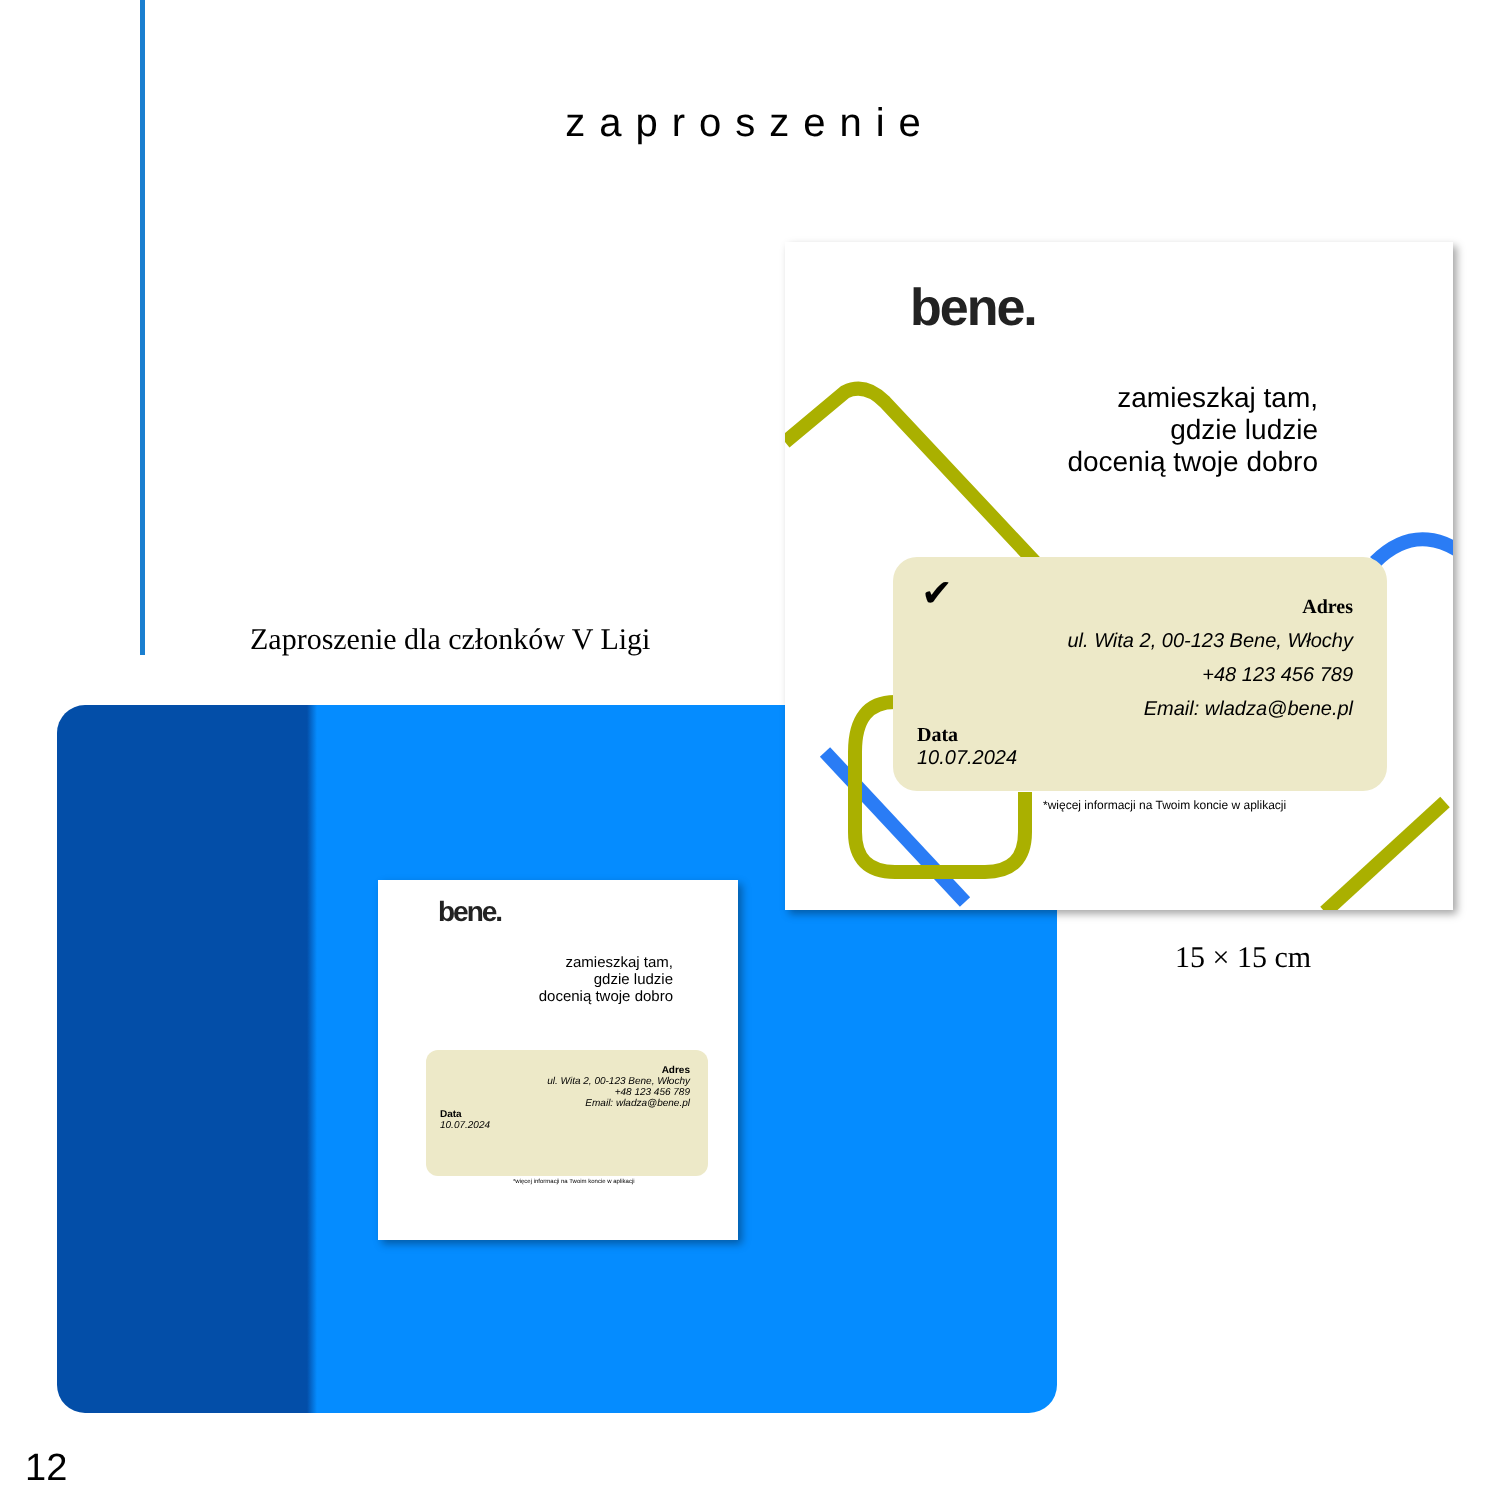zaproszenie
Zaproszenie dla członków V Ligi
bene.
zamieszkaj tam,
gdzie ludzie
docenią twoje dobro
Adres
ul. Wita 2, 00-123 Bene, Włochy
+48 123 456 789
Email: wladza@bene.pl
Data
10.07.2024
*więcej informacji na Twoim koncie w aplikacji
bene.
zamieszkaj tam,
gdzie ludzie
docenią twoje dobro
✔
Adres
ul. Wita 2, 00-123 Bene, Włochy
+48 123 456 789
Email: wladza@bene.pl
Data
10.07.2024
*więcej informacji na Twoim koncie w aplikacji
15 × 15 cm
12